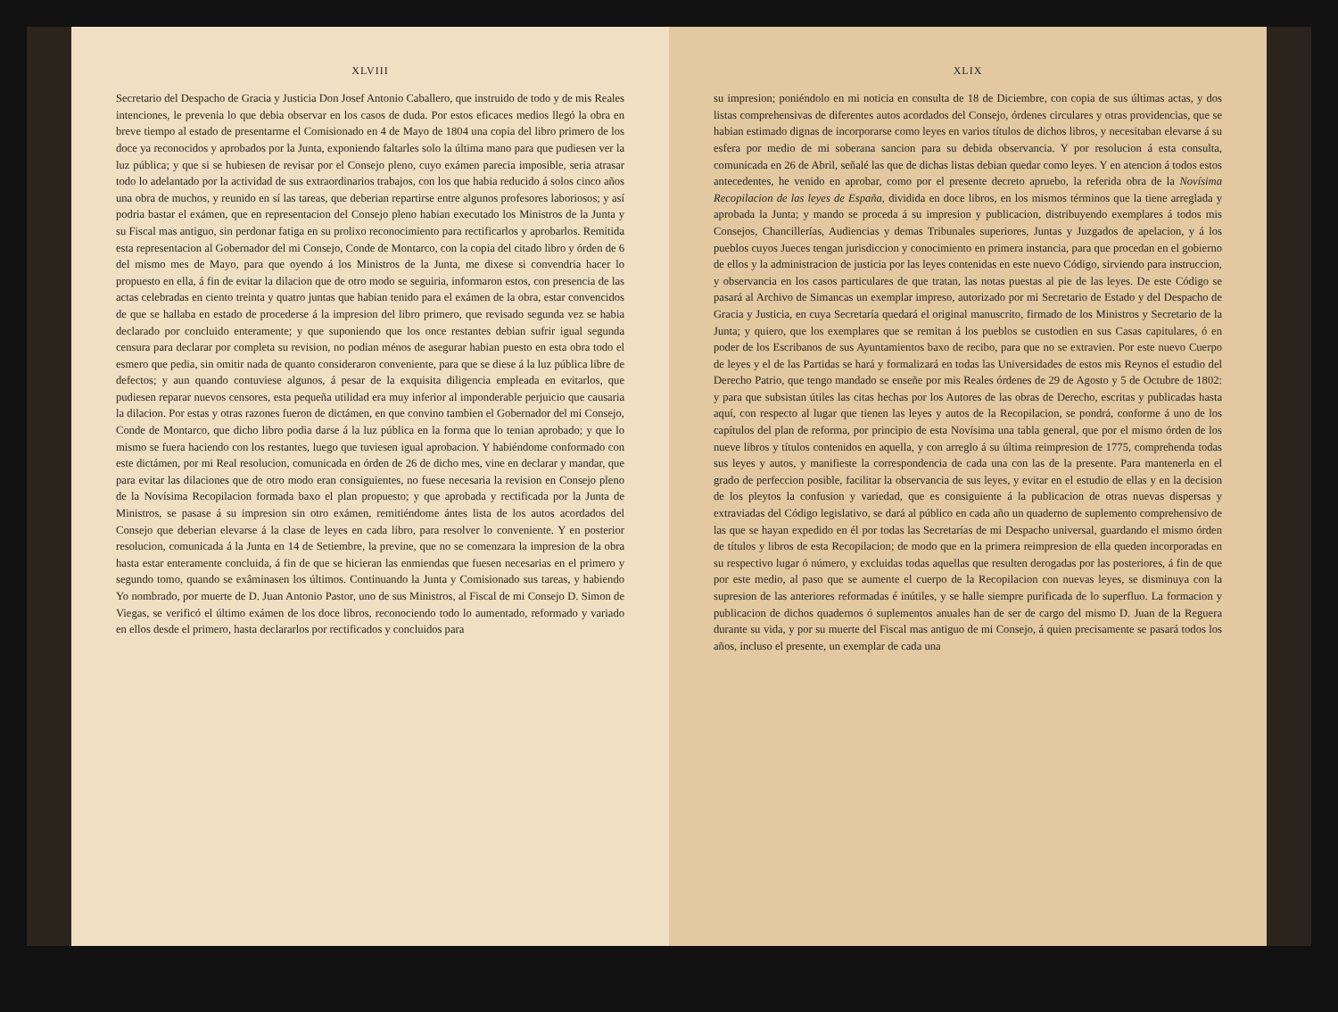XLVIII
Secretario del Despacho de Gracia y Justicia Don Josef Antonio Caballero, que instruido de todo y de mis Reales intenciones, le prevenia lo que debia observar en los casos de duda. Por estos eficaces medios llegó la obra en breve tiempo al estado de presentarme el Comisionado en 4 de Mayo de 1804 una copia del libro primero de los doce ya reconocidos y aprobados por la Junta, exponiendo faltarles solo la última mano para que pudiesen ver la luz pública; y que si se hubiesen de revisar por el Consejo pleno, cuyo exámen parecia imposible, seria atrasar todo lo adelantado por la actividad de sus extraordinarios trabajos, con los que habia reducido á solos cinco años una obra de muchos, y reunido en sí las tareas, que deberian repartirse entre algunos profesores laboriosos; y así podria bastar el exámen, que en representacion del Consejo pleno habian executado los Ministros de la Junta y su Fiscal mas antiguo, sin perdonar fatiga en su prolixo reconocimiento para rectificarlos y aprobarlos. Remitida esta representacion al Gobernador del mi Consejo, Conde de Montarco, con la copia del citado libro y órden de 6 del mismo mes de Mayo, para que oyendo á los Ministros de la Junta, me dixese si convendria hacer lo propuesto en ella, á fin de evitar la dilacion que de otro modo se seguiria, informaron estos, con presencia de las actas celebradas en ciento treinta y quatro juntas que habian tenido para el exámen de la obra, estar convencidos de que se hallaba en estado de procederse á la impresion del libro primero, que revisado segunda vez se habia declarado por concluido enteramente; y que suponiendo que los once restantes debian sufrir igual segunda censura para declarar por completa su revision, no podian ménos de asegurar habian puesto en esta obra todo el esmero que pedia, sin omitir nada de quanto consideraron conveniente, para que se diese á la luz pública libre de defectos; y aun quando contuviese algunos, á pesar de la exquisita diligencia empleada en evitarlos, que pudiesen reparar nuevos censores, esta pequeña utilidad era muy inferior al imponderable perjuicio que causaria la dilacion. Por estas y otras razones fueron de dictámen, en que convino tambien el Gobernador del mi Consejo, Conde de Montarco, que dicho libro podia darse á la luz pública en la forma que lo tenian aprobado; y que lo mismo se fuera haciendo con los restantes, luego que tuviesen igual aprobacion. Y habiéndome conformado con este dictámen, por mi Real resolucion, comunicada en órden de 26 de dicho mes, vine en declarar y mandar, que para evitar las dilaciones que de otro modo eran consiguientes, no fuese necesaria la revision en Consejo pleno de la Novísima Recopilacion formada baxo el plan propuesto; y que aprobada y rectificada por la Junta de Ministros, se pasase á su impresion sin otro exámen, remitiéndome ántes lista de los autos acordados del Consejo que deberian elevarse á la clase de leyes en cada libro, para resolver lo conveniente. Y en posterior resolucion, comunicada á la Junta en 14 de Setiembre, la previne, que no se comenzara la impresion de la obra hasta estar enteramente concluida, á fin de que se hicieran las enmiendas que fuesen necesarias en el primero y segundo tomo, quando se exâminasen los últimos. Continuando la Junta y Comisionado sus tareas, y habiendo Yo nombrado, por muerte de D. Juan Antonio Pastor, uno de sus Ministros, al Fiscal de mi Consejo D. Simon de Viegas, se verificó el último exámen de los doce libros, reconociendo todo lo aumentado, reformado y variado en ellos desde el primero, hasta declararlos por rectificados y concluidos para
XLIX
su impresion; poniéndolo en mi noticia en consulta de 18 de Diciembre, con copia de sus últimas actas, y dos listas comprehensivas de diferentes autos acordados del Consejo, órdenes circulares y otras providencias, que se habian estimado dignas de incorporarse como leyes en varios títulos de dichos libros, y necesitaban elevarse á su esfera por medio de mi soberana sancion para su debida observancia. Y por resolucion á esta consulta, comunicada en 26 de Abril, señalé las que de dichas listas debian quedar como leyes. Y en atencion á todos estos antecedentes, he venido en aprobar, como por el presente decreto apruebo, la referida obra de la Novísima Recopilacion de las leyes de España, dividida en doce libros, en los mismos términos que la tiene arreglada y aprobada la Junta; y mando se proceda á su impresion y publicacion, distribuyendo exemplares á todos mis Consejos, Chancillerías, Audiencias y demas Tribunales superiores, Juntas y Juzgados de apelacion, y á los pueblos cuyos Jueces tengan jurisdiccion y conocimiento en primera instancia, para que procedan en el gobierno de ellos y la administracion de justicia por las leyes contenidas en este nuevo Código, sirviendo para instruccion, y observancia en los casos particulares de que tratan, las notas puestas al pie de las leyes. De este Código se pasará al Archivo de Simancas un exemplar impreso, autorizado por mi Secretario de Estado y del Despacho de Gracia y Justicia, en cuya Secretaría quedará el original manuscrito, firmado de los Ministros y Secretario de la Junta; y quiero, que los exemplares que se remitan á los pueblos se custodien en sus Casas capitulares, ó en poder de los Escribanos de sus Ayuntamientos baxo de recibo, para que no se extravien. Por este nuevo Cuerpo de leyes y el de las Partidas se hará y formalizará en todas las Universidades de estos mis Reynos el estudio del Derecho Patrio, que tengo mandado se enseñe por mis Reales órdenes de 29 de Agosto y 5 de Octubre de 1802: y para que subsistan útiles las citas hechas por los Autores de las obras de Derecho, escritas y publicadas hasta aquí, con respecto al lugar que tienen las leyes y autos de la Recopilacion, se pondrá, conforme á uno de los capítulos del plan de reforma, por principio de esta Novísima una tabla general, que por el mismo órden de los nueve libros y títulos contenidos en aquella, y con arreglo á su última reimpresion de 1775, comprehenda todas sus leyes y autos, y manifieste la correspondencia de cada una con las de la presente. Para mantenerla en el grado de perfeccion posible, facilitar la observancia de sus leyes, y evitar en el estudio de ellas y en la decision de los pleytos la confusion y variedad, que es consiguiente á la publicacion de otras nuevas dispersas y extraviadas del Código legislativo, se dará al público en cada año un quaderno de suplemento comprehensivo de las que se hayan expedido en él por todas las Secretarías de mi Despacho universal, guardando el mismo órden de títulos y libros de esta Recopilacion; de modo que en la primera reimpresion de ella queden incorporadas en su respectivo lugar ó número, y excluidas todas aquellas que resulten derogadas por las posteriores, á fin de que por este medio, al paso que se aumente el cuerpo de la Recopilacion con nuevas leyes, se disminuya con la supresion de las anteriores reformadas é inútiles, y se halle siempre purificada de lo superfluo. La formacion y publicacion de dichos quadernos ó suplementos anuales han de ser de cargo del mismo D. Juan de la Reguera durante su vida, y por su muerte del Fiscal mas antiguo de mi Consejo, á quien precisamente se pasará todos los años, incluso el presente, un exemplar de cada una